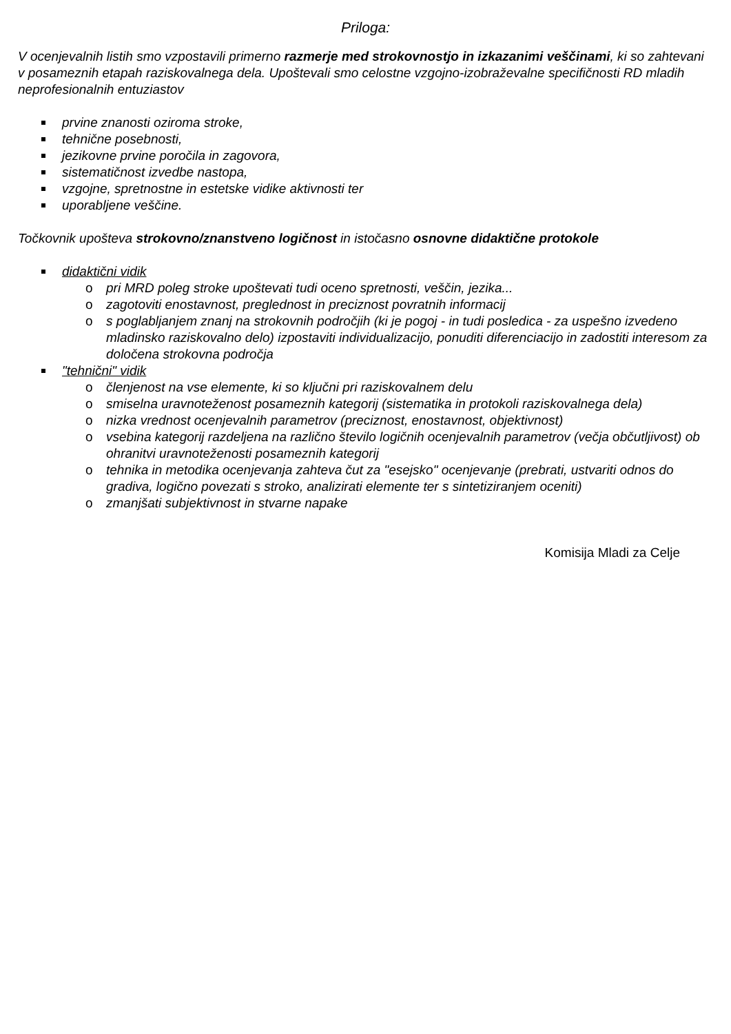Priloga:
V ocenjevalnih listih smo vzpostavili primerno razmerje med strokovnostjo in izkazanimi veščinami, ki so zahtevani v posameznih etapah raziskovalnega dela. Upoštevali smo celostne vzgojno-izobraževalne specifičnosti RD mladih neprofesionalnih entuziastov
prvine znanosti oziroma stroke,
tehnične posebnosti,
jezikovne prvine poročila in zagovora,
sistematičnost izvedbe nastopa,
vzgojne, spretnostne in estetske vidike aktivnosti ter
uporabljene veščine.
Točkovnik upošteva strokovno/znanstveno logičnost in istočasno osnovne didaktične protokole
didaktični vidik
o pri MRD poleg stroke upoštevati tudi oceno spretnosti, veščin, jezika...
o zagotoviti enostavnost, preglednost in preciznost povratnih informacij
o s poglabljanjem znanj na strokovnih področjih (ki je pogoj - in tudi posledica - za uspešno izvedeno mladinsko raziskovalno delo) izpostaviti individualizacijo, ponuditi diferenciacijo in zadostiti interesom za določena strokovna področja
"tehnični" vidik
o členjenost na vse elemente, ki so ključni pri raziskovalnem delu
o smiselna uravnoteženost posameznih kategorij (sistematika in protokoli raziskovalnega dela)
o nizka vrednost ocenjevalnih parametrov (preciznost, enostavnost, objektivnost)
o vsebina kategorij razdeljena na različno število logičnih ocenjevalnih parametrov (večja občutljivost) ob ohranitvi uravnoteženosti posameznih kategorij
o tehnika in metodika ocenjevanja zahteva čut za "esejsko" ocenjevanje (prebrati, ustvariti odnos do gradiva, logično povezati s stroko, analizirati elemente ter s sintetiziranjem oceniti)
o zmanjšati subjektivnost in stvarne napake
Komisija Mladi za Celje